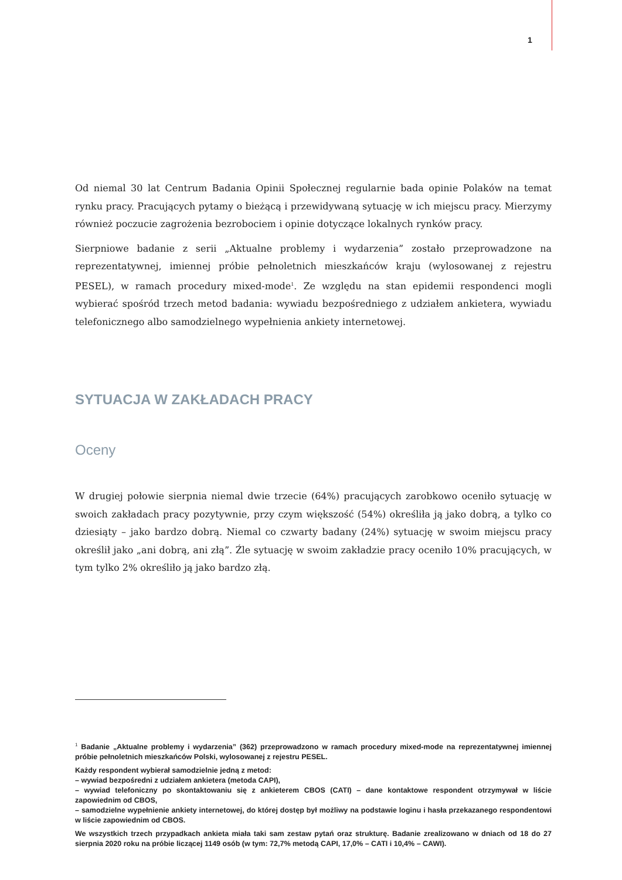1
Od niemal 30 lat Centrum Badania Opinii Społecznej regularnie bada opinie Polaków na temat rynku pracy. Pracujących pytamy o bieżącą i przewidywaną sytuację w ich miejscu pracy. Mierzymy również poczucie zagrożenia bezrobociem i opinie dotyczące lokalnych rynków pracy.
Sierpniowe badanie z serii „Aktualne problemy i wydarzenia” zostało przeprowadzone na reprezentatywnej, imiennej próbie pełnoletnich mieszkańców kraju (wylosowanej z rejestru PESEL), w ramach procedury mixed-mode<sup>1</sup>. Ze względu na stan epidemii respondenci mogli wybierać spośród trzech metod badania: wywiadu bezpośredniego z udziałem ankietera, wywiadu telefonicznego albo samodzielnego wypełnienia ankiety internetowej.
SYTUACJA W ZAKŁADACH PRACY
Oceny
W drugiej połowie sierpnia niemal dwie trzecie (64%) pracujących zarobkowo oceniło sytuację w swoich zakładach pracy pozytywnie, przy czym większość (54%) określiła ją jako dobrą, a tylko co dziesiąty – jako bardzo dobrą. Niemal co czwarty badany (24%) sytuację w swoim miejscu pracy określił jako „ani dobrą, ani złą”. Źle sytuację w swoim zakładzie pracy oceniło 10% pracujących, w tym tylko 2% określiło ją jako bardzo złą.
<sup>1</sup> Badanie „Aktualne problemy i wydarzenia” (362) przeprowadzono w ramach procedury mixed-mode na reprezentatywnej imiennej próbie pełnoletnich mieszkańców Polski, wylosowanej z rejestru PESEL.
Każdy respondent wybierał samodzielnie jedną z metod:
– wywiad bezpośredni z udziałem ankietera (metoda CAPI),
– wywiad telefoniczny po skontaktowaniu się z ankieterem CBOS (CATI) – dane kontaktowe respondent otrzymywał w liście zapowiednim od CBOS,
– samodzielne wypełnienie ankiety internetowej, do której dostęp był możliwy na podstawie loginu i hasła przekazanego respondentowi w liście zapowiednim od CBOS.
We wszystkich trzech przypadkach ankieta miała taki sam zestaw pytań oraz strukturę. Badanie zrealizowano w dniach od 18 do 27 sierpnia 2020 roku na próbie liczącej 1149 osób (w tym: 72,7% metodą CAPI, 17,0% – CATI i 10,4% – CAWI).